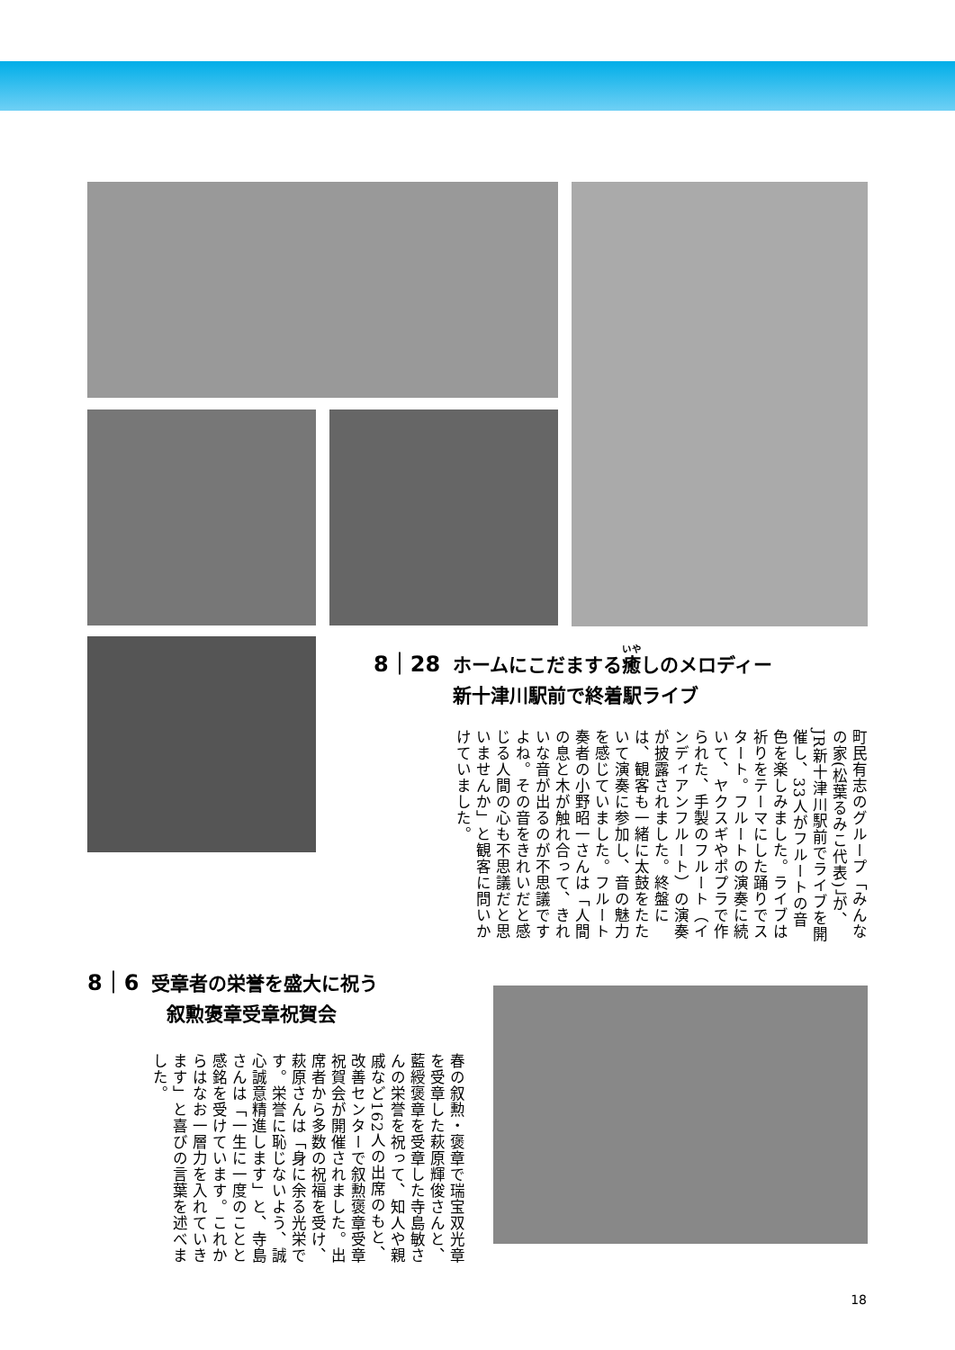8｜28 ホームにこだまする癒しのメロディー
新十津川駅前で終着駅ライブ
町民有志のグループ「みんなの家(松葉るみこ代表)」が、JR新十津川駅前でライブを開催し、33人がフルートの音色を楽しみました。ライブは祈りをテーマにした踊りでスタート。フルートの演奏に続いて、ヤクスギやポプラで作られた、手製のフルート（インディアンフルート）の演奏が披露されました。終盤には、観客も一緒に太鼓をたたいて演奏に参加し、音の魅力を感じていました。フルート奏者の小野昭一さんは「人間の息と木が触れ合って、きれいな音が出るのが不思議ですよね。その音をきれいだと感じる人間の心も不思議だと思いませんか」と観客に問いかけていました。
8｜6 受章者の栄誉を盛大に祝う
叙勲褒章受章祝賀会
春の叙勲・褒章で瑞宝双光章を受章した萩原輝俊さんと、藍綬褒章を受章した寺島敏さんの栄誉を祝って、知人や親戚など162人の出席のもと、改善センターで叙勲褒章受章祝賀会が開催されました。出席者から多数の祝福を受け、萩原さんは「身に余る光栄です。栄誉に恥じないよう、誠心誠意精進します」と、寺島さんは「一生に一度のことと感銘を受けています。これからはなお一層力を入れていきます」と喜びの言葉を述べました。
18